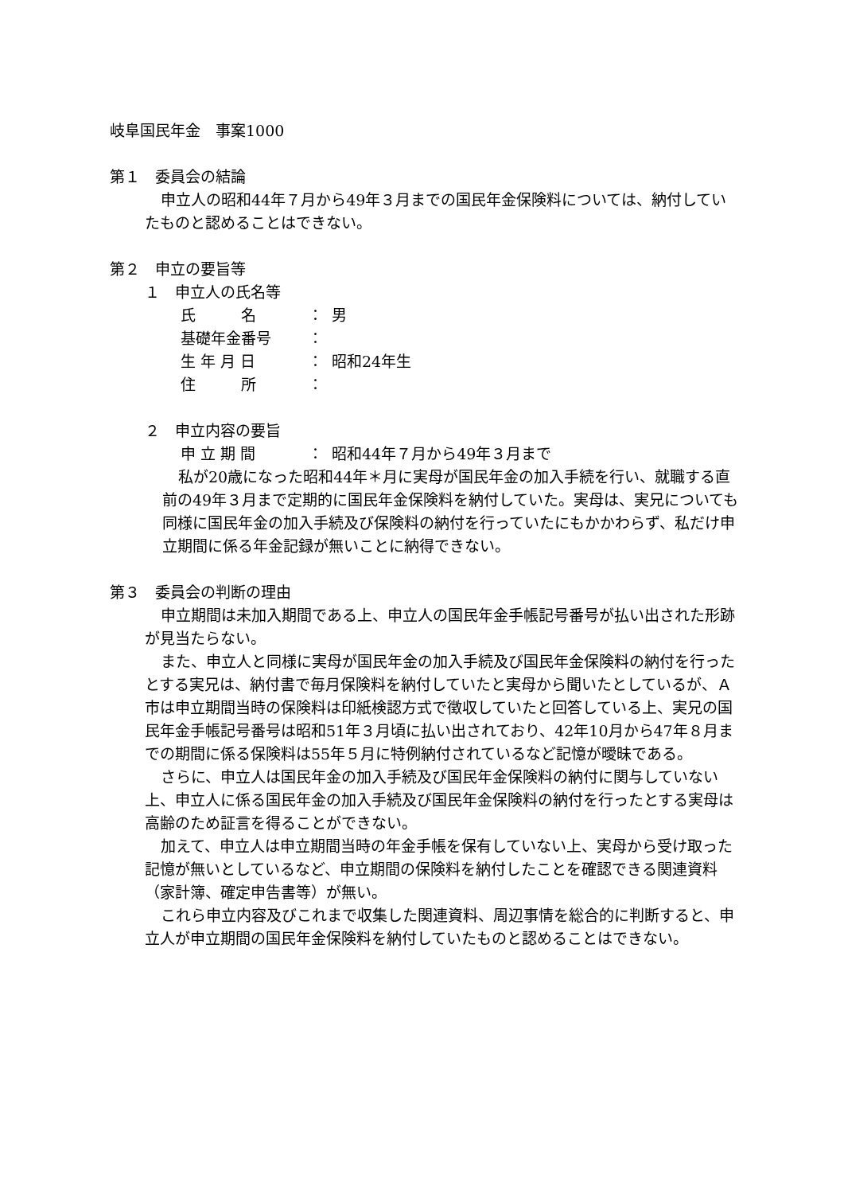岐阜国民年金　事案1000
第１　委員会の結論
申立人の昭和44年７月から49年３月までの国民年金保険料については、納付していたものと認めることはできない。
第２　申立の要旨等
１　申立人の氏名等
氏　　　名 ： 男
基礎年金番号 ：
生 年 月 日 ： 昭和24年生
住　　　所 ：
２　申立内容の要旨
申 立 期 間 ： 昭和44年７月から49年３月まで
私が20歳になった昭和44年＊月に実母が国民年金の加入手続を行い、就職する直前の49年３月まで定期的に国民年金保険料を納付していた。実母は、実兄についても同様に国民年金の加入手続及び保険料の納付を行っていたにもかかわらず、私だけ申立期間に係る年金記録が無いことに納得できない。
第３　委員会の判断の理由
申立期間は未加入期間である上、申立人の国民年金手帳記号番号が払い出された形跡が見当たらない。
また、申立人と同様に実母が国民年金の加入手続及び国民年金保険料の納付を行ったとする実兄は、納付書で毎月保険料を納付していたと実母から聞いたとしているが、Ａ市は申立期間当時の保険料は印紙検認方式で徴収していたと回答している上、実兄の国民年金手帳記号番号は昭和51年３月頃に払い出されており、42年10月から47年８月までの期間に係る保険料は55年５月に特例納付されているなど記憶が曖昧である。
さらに、申立人は国民年金の加入手続及び国民年金保険料の納付に関与していない上、申立人に係る国民年金の加入手続及び国民年金保険料の納付を行ったとする実母は高齢のため証言を得ることができない。
加えて、申立人は申立期間当時の年金手帳を保有していない上、実母から受け取った記憶が無いとしているなど、申立期間の保険料を納付したことを確認できる関連資料（家計簿、確定申告書等）が無い。
これら申立内容及びこれまで収集した関連資料、周辺事情を総合的に判断すると、申立人が申立期間の国民年金保険料を納付していたものと認めることはできない。